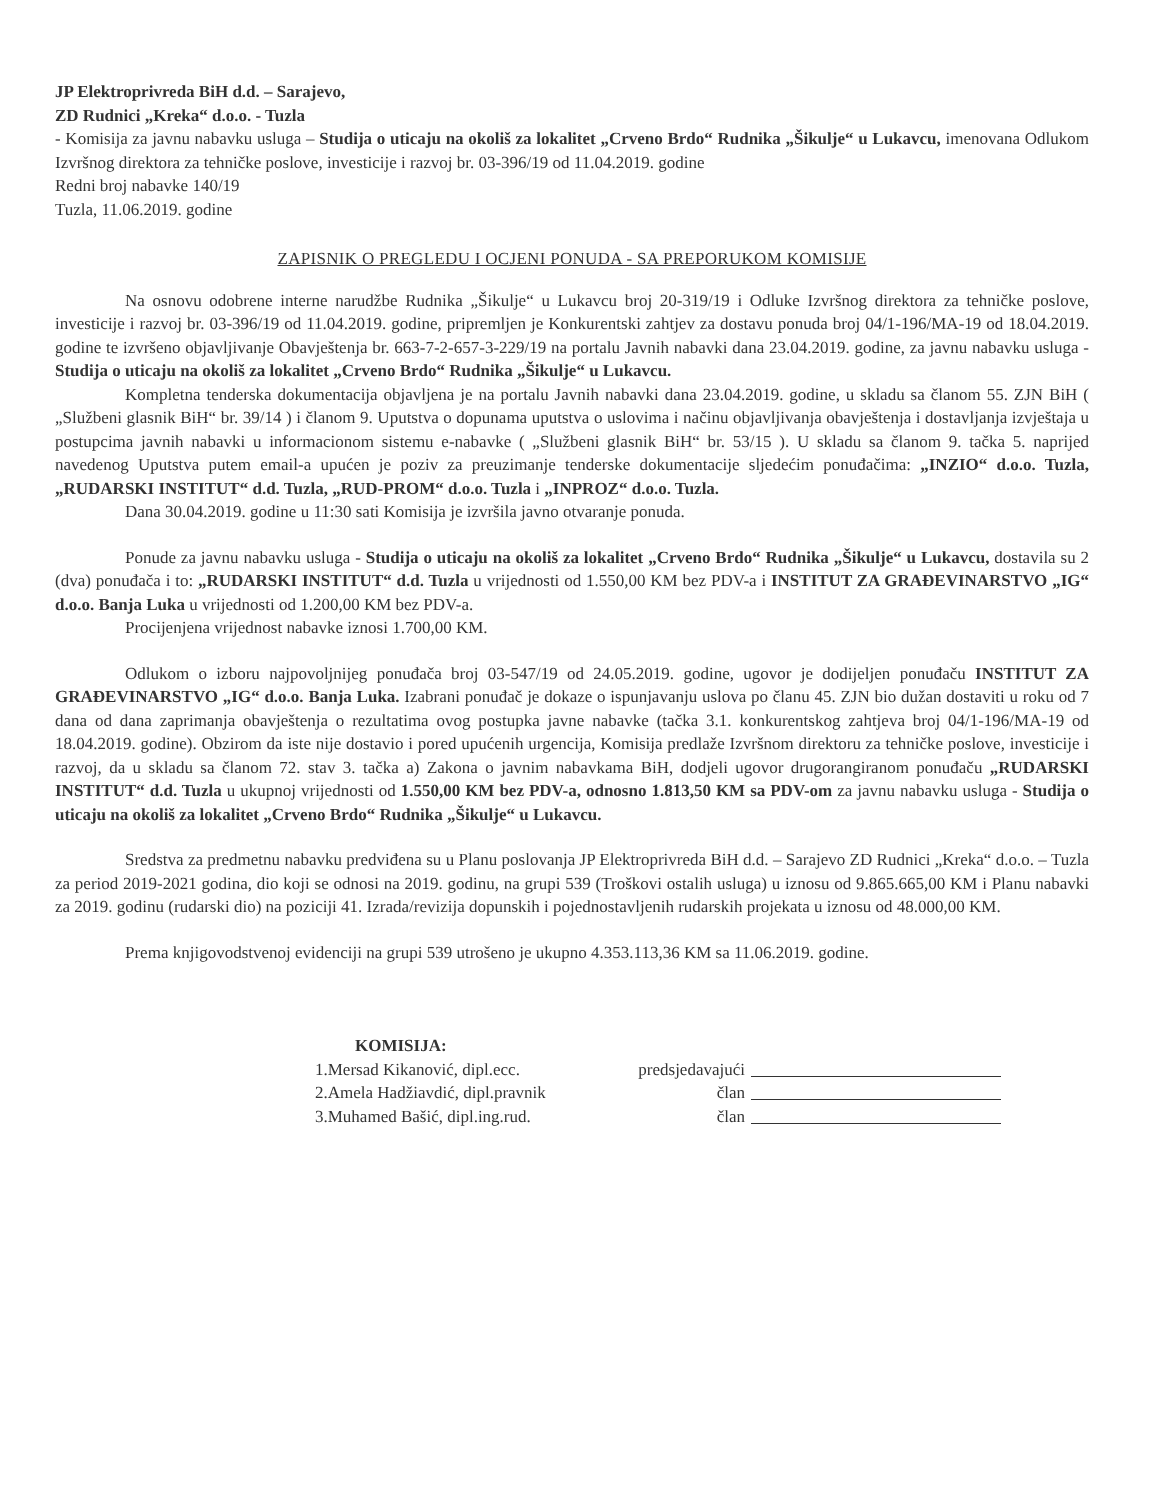JP Elektroprivreda BiH d.d. – Sarajevo,
ZD Rudnici „Kreka“ d.o.o. - Tuzla
- Komisija za javnu nabavku usluga – Studija o uticaju na okoliš za lokalitet „Crveno Brdo“ Rudnika „Šikulje“ u Lukavcu, imenovana Odlukom Izvršnog direktora za tehničke poslove, investicije i razvoj br. 03-396/19 od 11.04.2019. godine
Redni broj nabavke 140/19
Tuzla, 11.06.2019. godine
ZAPISNIK O PREGLEDU I OCJENI PONUDA - SA PREPORUKOM KOMISIJE
Na osnovu odobrene interne narudžbe Rudnika „Šikulje“ u Lukavcu broj 20-319/19 i Odluke Izvršnog direktora za tehničke poslove, investicije i razvoj br. 03-396/19 od 11.04.2019. godine, pripremljen je Konkurentski zahtjev za dostavu ponuda broj 04/1-196/MA-19 od 18.04.2019. godine te izvršeno objavljivanje Obavještenja br. 663-7-2-657-3-229/19 na portalu Javnih nabavki dana 23.04.2019. godine, za javnu nabavku usluga - Studija o uticaju na okoliš za lokalitet „Crveno Brdo“ Rudnika „Šikulje“ u Lukavcu.
Kompletna tenderska dokumentacija objavljena je na portalu Javnih nabavki dana 23.04.2019. godine, u skladu sa članom 55. ZJN BiH ( „Službeni glasnik BiH“ br. 39/14 ) i članom 9. Uputstva o dopunama uputstva o uslovima i načinu objavljivanja obavještenja i dostavljanja izvještaja u postupcima javnih nabavki u informacionom sistemu e-nabavke ( „Službeni glasnik BiH“ br. 53/15 ). U skladu sa članom 9. tačka 5. naprijed navedenog Uputstva putem email-a upućen je poziv za preuzimanje tenderske dokumentacije sljedećim ponuđačima: „INZIO“ d.o.o. Tuzla, „RUDARSKI INSTITUT“ d.d. Tuzla, „RUD-PROM“ d.o.o. Tuzla i „INPROZ“ d.o.o. Tuzla.
Dana 30.04.2019. godine u 11:30 sati Komisija je izvršila javno otvaranje ponuda.
Ponude za javnu nabavku usluga - Studija o uticaju na okoliš za lokalitet „Crveno Brdo“ Rudnika „Šikulje“ u Lukavcu, dostavila su 2 (dva) ponuđača i to: „RUDARSKI INSTITUT“ d.d. Tuzla u vrijednosti od 1.550,00 KM bez PDV-a i INSTITUT ZA GRAĐEVINARSTVO „IG“ d.o.o. Banja Luka u vrijednosti od 1.200,00 KM bez PDV-a.
Procijenjena vrijednost nabavke iznosi 1.700,00 KM.
Odlukom o izboru najpovoljnijeg ponuđača broj 03-547/19 od 24.05.2019. godine, ugovor je dodijeljen ponuđaču INSTITUT ZA GRAĐEVINARSTVO „IG“ d.o.o. Banja Luka. Izabrani ponuđač je dokaze o ispunjavanju uslova po članu 45. ZJN bio dužan dostaviti u roku od 7 dana od dana zaprimanja obavještenja o rezultatima ovog postupka javne nabavke (tačka 3.1. konkurentskog zahtjeva broj 04/1-196/MA-19 od 18.04.2019. godine). Obzirom da iste nije dostavio i pored upućenih urgencija, Komisija predlaže Izvršnom direktoru za tehničke poslove, investicije i razvoj, da u skladu sa članom 72. stav 3. tačka a) Zakona o javnim nabavkama BiH, dodjeli ugovor drugorangiranom ponuđaču „RUDARSKI INSTITUT“ d.d. Tuzla u ukupnoj vrijednosti od 1.550,00 KM bez PDV-a, odnosno 1.813,50 KM sa PDV-om za javnu nabavku usluga - Studija o uticaju na okoliš za lokalitet „Crveno Brdo“ Rudnika „Šikulje“ u Lukavcu.
Sredstva za predmetnu nabavku predviđena su u Planu poslovanja JP Elektroprivreda BiH d.d. – Sarajevo ZD Rudnici „Kreka“ d.o.o. – Tuzla za period 2019-2021 godina, dio koji se odnosi na 2019. godinu, na grupi 539 (Troškovi ostalih usluga) u iznosu od 9.865.665,00 KM i Planu nabavki za 2019. godinu (rudarski dio) na poziciji 41. Izrada/revizija dopunskih i pojednostavljenih rudarskih projekata u iznosu od 48.000,00 KM.
Prema knjigovodstvenoj evidenciji na grupi 539 utrošeno je ukupno 4.353.113,36 KM sa 11.06.2019. godine.
KOMISIJA:
1.Mersad Kikanović, dipl.ecc. predsjedavajući
2.Amela Hadžiavdić, dipl.pravnik član
3.Muhamed Bašić, dipl.ing.rud. član